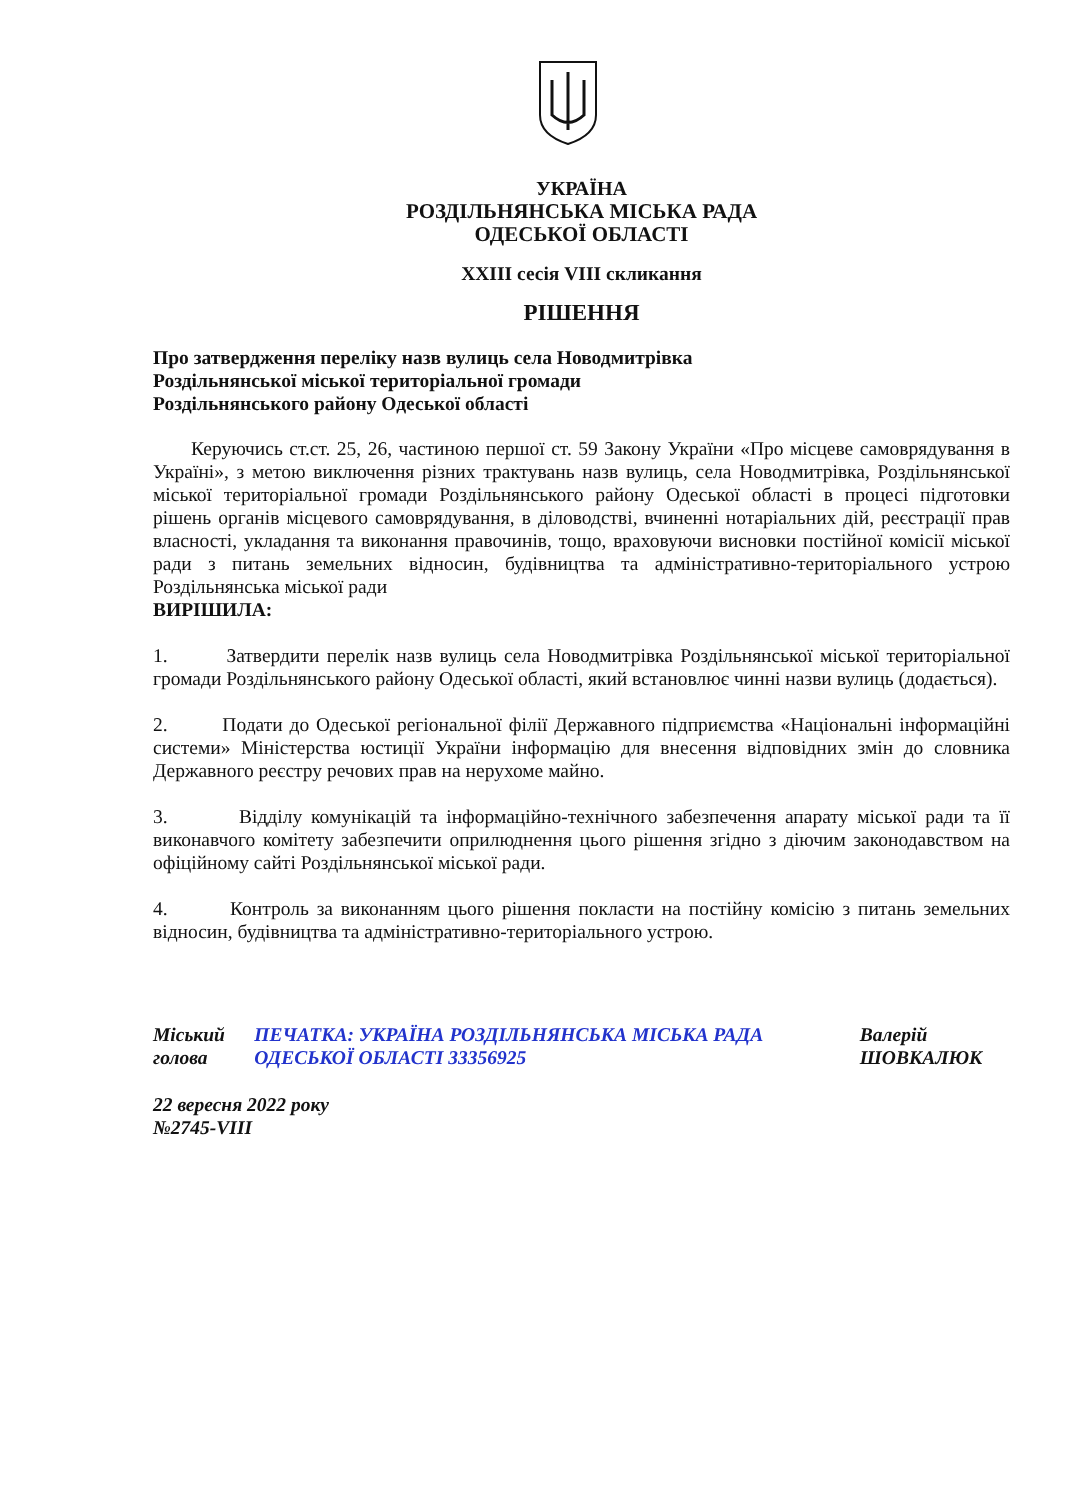УКРАЇНА
РОЗДІЛЬНЯНСЬКА МІСЬКА РАДА
ОДЕСЬКОЇ ОБЛАСТІ
XXIII сесія VIII скликання
РІШЕННЯ
Про затвердження переліку назв вулиць села Новодмитрівка
Роздільнянської міської територіальної громади
Роздільнянського району Одеської області
Керуючись ст.ст. 25, 26, частиною першої ст. 59 Закону України «Про місцеве самоврядування в Україні», з метою виключення різних трактувань назв вулиць, села Новодмитрівка, Роздільнянської міської територіальної громади Роздільнянського району Одеської області в процесі підготовки рішень органів місцевого самоврядування, в діловодстві, вчиненні нотаріальних дій, реєстрації прав власності, укладання та виконання правочинів, тощо, враховуючи висновки постійної комісії міської ради з питань земельних відносин, будівництва та адміністративно-територіального устрою Роздільнянська міської ради
ВИРІШИЛА:
1. Затвердити перелік назв вулиць села Новодмитрівка Роздільнянської міської територіальної громади Роздільнянського району Одеської області, який встановлює чинні назви вулиць (додається).
2. Подати до Одеської регіональної філії Державного підприємства «Національні інформаційні системи» Міністерства юстиції України інформацію для внесення відповідних змін до словника Державного реєстру речових прав на нерухоме майно.
3. Відділу комунікацій та інформаційно-технічного забезпечення апарату міської ради та її виконавчого комітету забезпечити оприлюднення цього рішення згідно з діючим законодавством на офіційному сайті Роздільнянської міської ради.
4. Контроль за виконанням цього рішення покласти на постійну комісію з питань земельних відносин, будівництва та адміністративно-територіального устрою.
Міський голова ПЕЧАТКА: УКРАЇНА РОЗДІЛЬНЯНСЬКА МІСЬКА РАДА ОДЕСЬКОЇ ОБЛАСТІ 33356925 Валерій ШОВКАЛЮК
22 вересня 2022 року
№2745-VIII